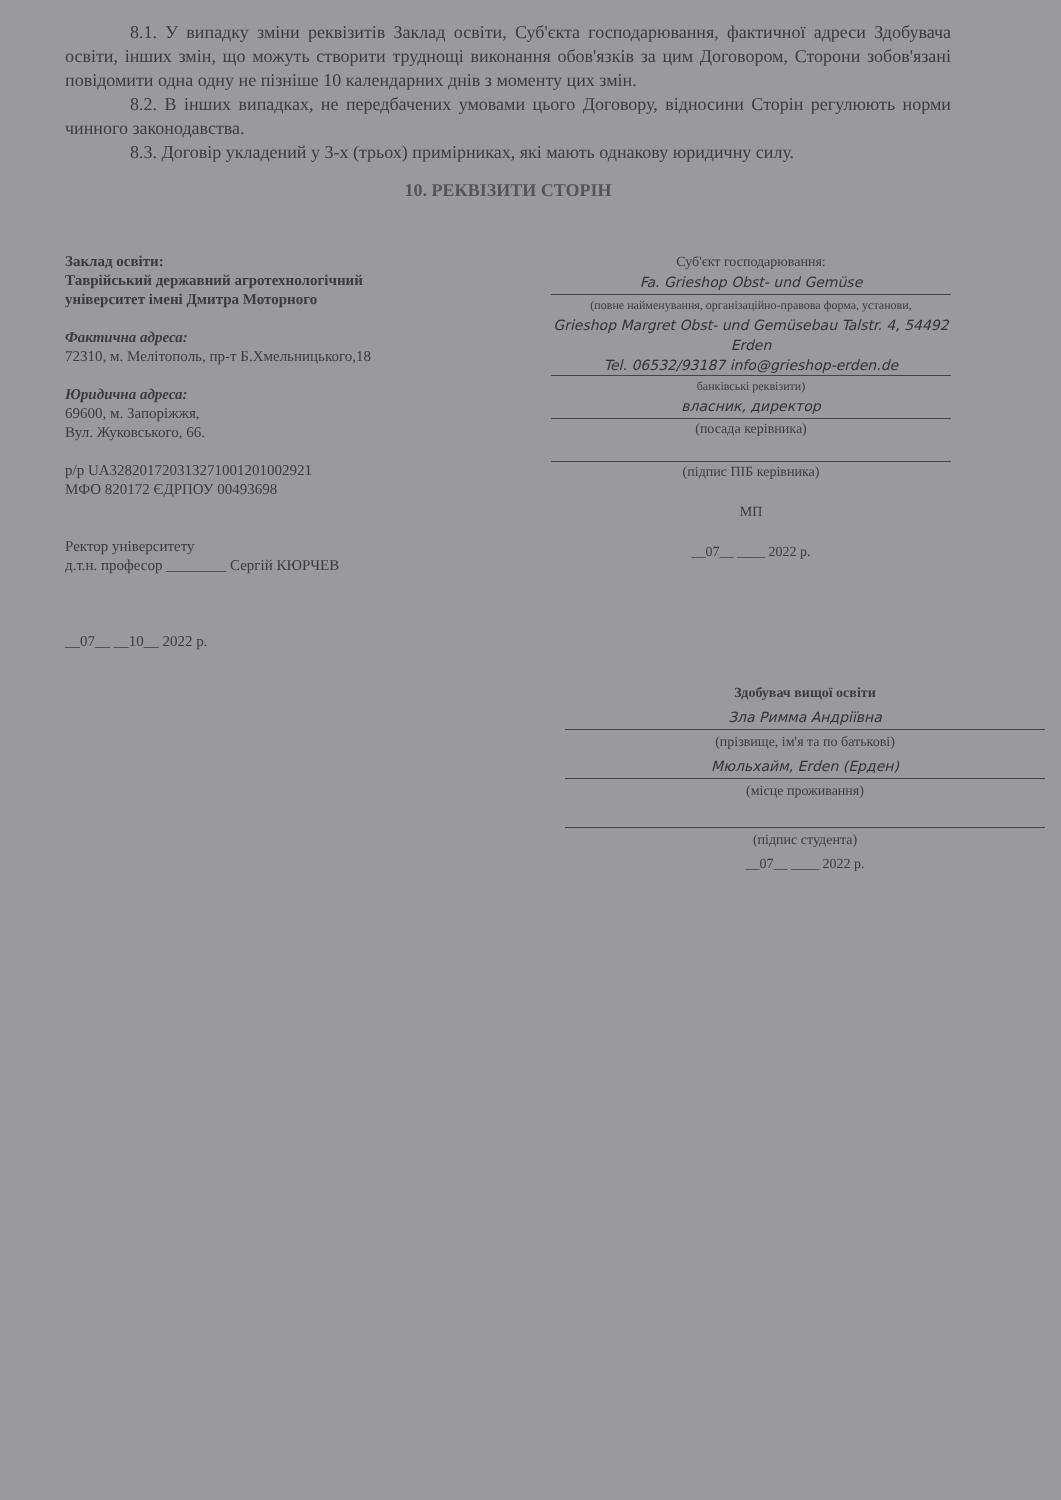8.1. У випадку зміни реквізитів Заклад освіти, Суб'єкта господарювання, фактичної адреси Здобувача освіти, інших змін, що можуть створити труднощі виконання обов'язків за цим Договором, Сторони зобов'язані повідомити одна одну не пізніше 10 календарних днів з моменту цих змін.
8.2. В інших випадках, не передбачених умовами цього Договору, відносини Сторін регулюють норми чинного законодавства.
8.3. Договір укладений у 3-х (трьох) примірниках, які мають однакову юридичну силу.
10. РЕКВІЗИТИ СТОРІН
Заклад освіти:
Таврійський державний агротехнологічний університет імені Дмитра Моторного
Фактична адреса:
72310, м. Мелітополь, пр-т Б.Хмельницького,18
Юридична адреса:
69600, м. Запоріжжя,
Вул. Жуковського, 66.
р/р UA328201720313271001201002921
МФО 820172 ЄДРПОУ 00493698
Ректор університету
д.т.н. професор ________ Сергій КЮРЧЕВ
__07__ __10__ 2022 р.
Суб'єкт господарювання:
Fa. Grieshop Obst- und Gemüse
(повне найменування, організаційно-правова форма, установи,
Grieshop Margret Obst- und Gemüsebau Talstr. 4, 54492 Erden
Tel. 06532/93187 info@grieshop-erden.de
банківські реквізити)
власник, директор
(посада керівника)
(підпис ПІБ керівника)
МП
__07__ ____ 2022 р.
Здобувач вищої освіти
Зла Римма Андріївна
(прізвище, ім'я та по батькові)
Мюльхайм, Erden (Ерден)
(місце проживання)
(підпис студента)
__07__ ____ 2022 р.